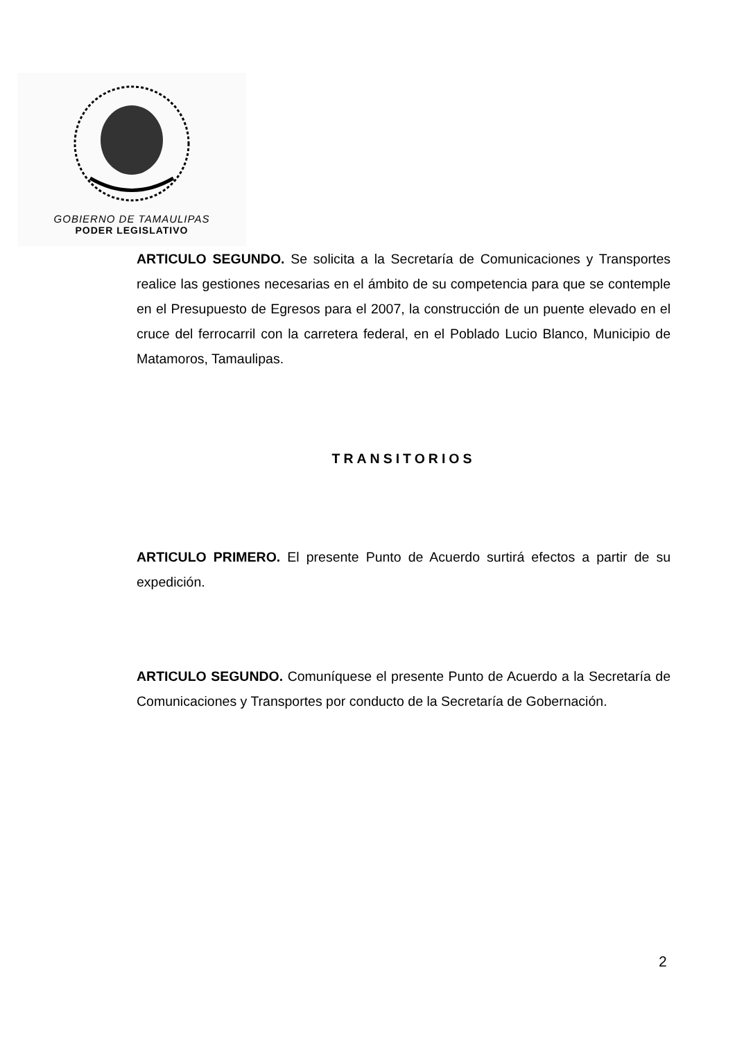GOBIERNO DE TAMAULIPAS
PODER LEGISLATIVO
ARTICULO SEGUNDO. Se solicita a la Secretaría de Comunicaciones y Transportes realice las gestiones necesarias en el ámbito de su competencia para que se contemple en el Presupuesto de Egresos para el 2007, la construcción de un puente elevado en el cruce del ferrocarril con la carretera federal, en el Poblado Lucio Blanco, Municipio de Matamoros, Tamaulipas.
TRANSITORIOS
ARTICULO PRIMERO. El presente Punto de Acuerdo surtirá efectos a partir de su expedición.
ARTICULO SEGUNDO. Comuníquese el presente Punto de Acuerdo a la Secretaría de Comunicaciones y Transportes por conducto de la Secretaría de Gobernación.
2